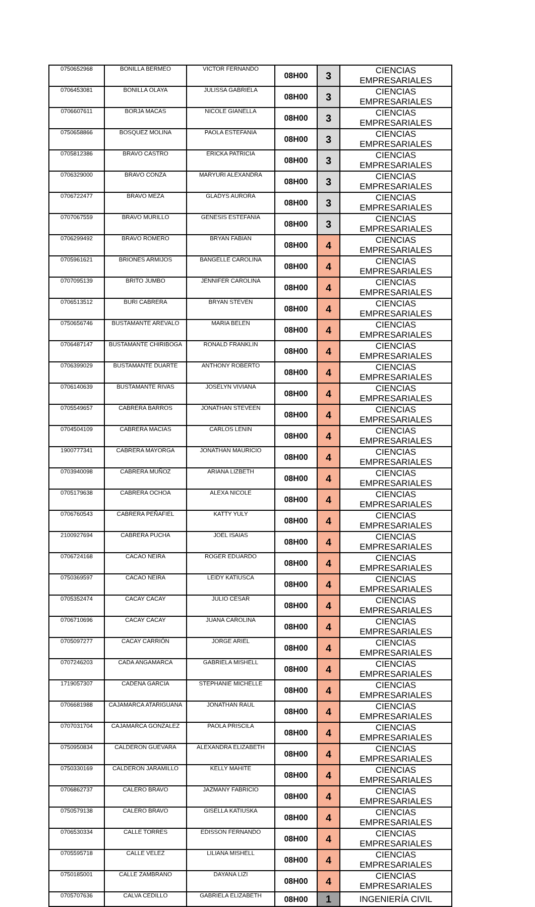| 0750652968 | BONILLA BERMEO | VICTOR FERNANDO | 08H00 | 3 | CIENCIAS EMPRESARIALES |
| 0706453081 | BONILLA OLAYA | JULISSA GABRIELA | 08H00 | 3 | CIENCIAS EMPRESARIALES |
| 0706607611 | BORJA MACAS | NICOLE GIANELLA | 08H00 | 3 | CIENCIAS EMPRESARIALES |
| 0750658866 | BOSQUEZ MOLINA | PAOLA ESTEFANIA | 08H00 | 3 | CIENCIAS EMPRESARIALES |
| 0705812386 | BRAVO CASTRO | ERICKA PATRICIA | 08H00 | 3 | CIENCIAS EMPRESARIALES |
| 0706329000 | BRAVO CONZA | MARYURI ALEXANDRA | 08H00 | 3 | CIENCIAS EMPRESARIALES |
| 0706722477 | BRAVO MEZA | GLADYS AURORA | 08H00 | 3 | CIENCIAS EMPRESARIALES |
| 0707067559 | BRAVO MURILLO | GENESIS ESTEFANIA | 08H00 | 3 | CIENCIAS EMPRESARIALES |
| 0706299492 | BRAVO ROMERO | BRYAN FABIAN | 08H00 | 4 | CIENCIAS EMPRESARIALES |
| 0705961621 | BRIONES ARMIJOS | BANGELLE CAROLINA | 08H00 | 4 | CIENCIAS EMPRESARIALES |
| 0707095139 | BRITO JUMBO | JENNIFER CAROLINA | 08H00 | 4 | CIENCIAS EMPRESARIALES |
| 0706513512 | BURI CABRERA | BRYAN STEVEN | 08H00 | 4 | CIENCIAS EMPRESARIALES |
| 0750656746 | BUSTAMANTE AREVALO | MARIA BELEN | 08H00 | 4 | CIENCIAS EMPRESARIALES |
| 0706487147 | BUSTAMANTE CHIRIBOGA | RONALD FRANKLIN | 08H00 | 4 | CIENCIAS EMPRESARIALES |
| 0706399029 | BUSTAMANTE DUARTE | ANTHONY ROBERTO | 08H00 | 4 | CIENCIAS EMPRESARIALES |
| 0706140639 | BUSTAMANTE RIVAS | JOSELYN VIVIANA | 08H00 | 4 | CIENCIAS EMPRESARIALES |
| 0705549657 | CABRERA BARROS | JONATHAN STEVEEN | 08H00 | 4 | CIENCIAS EMPRESARIALES |
| 0704504109 | CABRERA MACIAS | CARLOS LENIN | 08H00 | 4 | CIENCIAS EMPRESARIALES |
| 1900777341 | CABRERA MAYORGA | JONATHAN MAURICIO | 08H00 | 4 | CIENCIAS EMPRESARIALES |
| 0703940098 | CABRERA MUÑOZ | ARIANA LIZBETH | 08H00 | 4 | CIENCIAS EMPRESARIALES |
| 0705179638 | CABRERA OCHOA | ALEXA NICOLE | 08H00 | 4 | CIENCIAS EMPRESARIALES |
| 0706760543 | CABRERA PEÑAFIEL | KATTY YULY | 08H00 | 4 | CIENCIAS EMPRESARIALES |
| 2100927694 | CABRERA PUCHA | JOEL ISAIAS | 08H00 | 4 | CIENCIAS EMPRESARIALES |
| 0706724168 | CACAO NEIRA | ROGER EDUARDO | 08H00 | 4 | CIENCIAS EMPRESARIALES |
| 0750369597 | CACAO NEIRA | LEIDY KATIUSCA | 08H00 | 4 | CIENCIAS EMPRESARIALES |
| 0705352474 | CACAY CACAY | JULIO CESAR | 08H00 | 4 | CIENCIAS EMPRESARIALES |
| 0706710696 | CACAY CACAY | JUANA CAROLINA | 08H00 | 4 | CIENCIAS EMPRESARIALES |
| 0705097277 | CACAY CARRIÓN | JORGE ARIEL | 08H00 | 4 | CIENCIAS EMPRESARIALES |
| 0707246203 | CADA ANGAMARCA | GABRIELA MISHELL | 08H00 | 4 | CIENCIAS EMPRESARIALES |
| 1719057307 | CADENA GARCIA | STEPHANIE MICHELLE | 08H00 | 4 | CIENCIAS EMPRESARIALES |
| 0706681988 | CAJAMARCA ATARIGUANA | JONATHAN RAUL | 08H00 | 4 | CIENCIAS EMPRESARIALES |
| 0707031704 | CAJAMARCA GONZALEZ | PAOLA PRISCILA | 08H00 | 4 | CIENCIAS EMPRESARIALES |
| 0750950834 | CALDERON GUEVARA | ALEXANDRA ELIZABETH | 08H00 | 4 | CIENCIAS EMPRESARIALES |
| 0750330169 | CALDERON JARAMILLO | KELLY MAHITE | 08H00 | 4 | CIENCIAS EMPRESARIALES |
| 0706862737 | CALERO BRAVO | JAZMANY FABRICIO | 08H00 | 4 | CIENCIAS EMPRESARIALES |
| 0750579138 | CALERO BRAVO | GISELLA KATIUSKA | 08H00 | 4 | CIENCIAS EMPRESARIALES |
| 0706530334 | CALLE TORRES | EDISSON FERNANDO | 08H00 | 4 | CIENCIAS EMPRESARIALES |
| 0705595718 | CALLE VELEZ | LILIANA MISHELL | 08H00 | 4 | CIENCIAS EMPRESARIALES |
| 0750185001 | CALLE ZAMBRANO | DAYANA LIZI | 08H00 | 4 | CIENCIAS EMPRESARIALES |
| 0705707636 | CALVA CEDILLO | GABRIELA ELIZABETH | 08H00 | 1 | INGENIERÍA CIVIL |